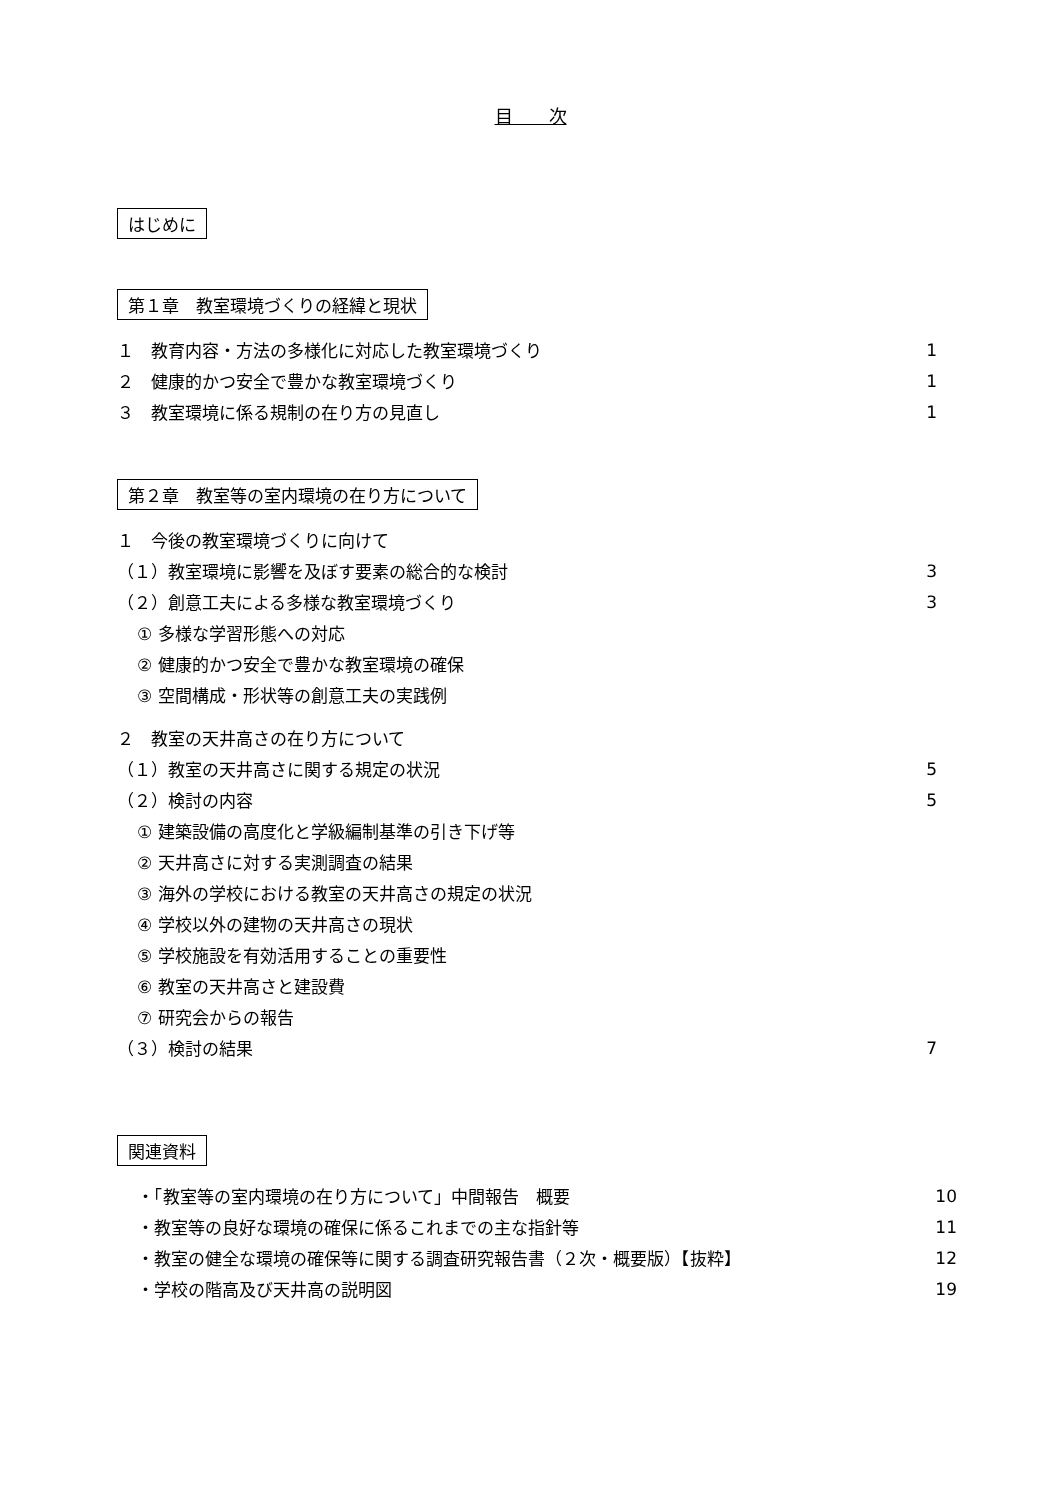目　　次
はじめに
第１章　教室環境づくりの経緯と現状
１　教育内容・方法の多様化に対応した教室環境づくり 1
２　健康的かつ安全で豊かな教室環境づくり 1
３　教室環境に係る規制の在り方の見直し 1
第２章　教室等の室内環境の在り方について
１　今後の教室環境づくりに向けて
（１）教室環境に影響を及ぼす要素の総合的な検討 3
（２）創意工夫による多様な教室環境づくり 3
① 多様な学習形態への対応
② 健康的かつ安全で豊かな教室環境の確保
③ 空間構成・形状等の創意工夫の実践例
２　教室の天井高さの在り方について
（１）教室の天井高さに関する規定の状況 5
（２）検討の内容 5
① 建築設備の高度化と学級編制基準の引き下げ等
② 天井高さに対する実測調査の結果
③ 海外の学校における教室の天井高さの規定の状況
④ 学校以外の建物の天井高さの現状
⑤ 学校施設を有効活用することの重要性
⑥ 教室の天井高さと建設費
⑦ 研究会からの報告
（３）検討の結果 7
関連資料
・「教室等の室内環境の在り方について」中間報告　概要 10
・教室等の良好な環境の確保に係るこれまでの主な指針等 11
・教室の健全な環境の確保等に関する調査研究報告書（２次・概要版）【抜粋】 12
・学校の階高及び天井高の説明図 19